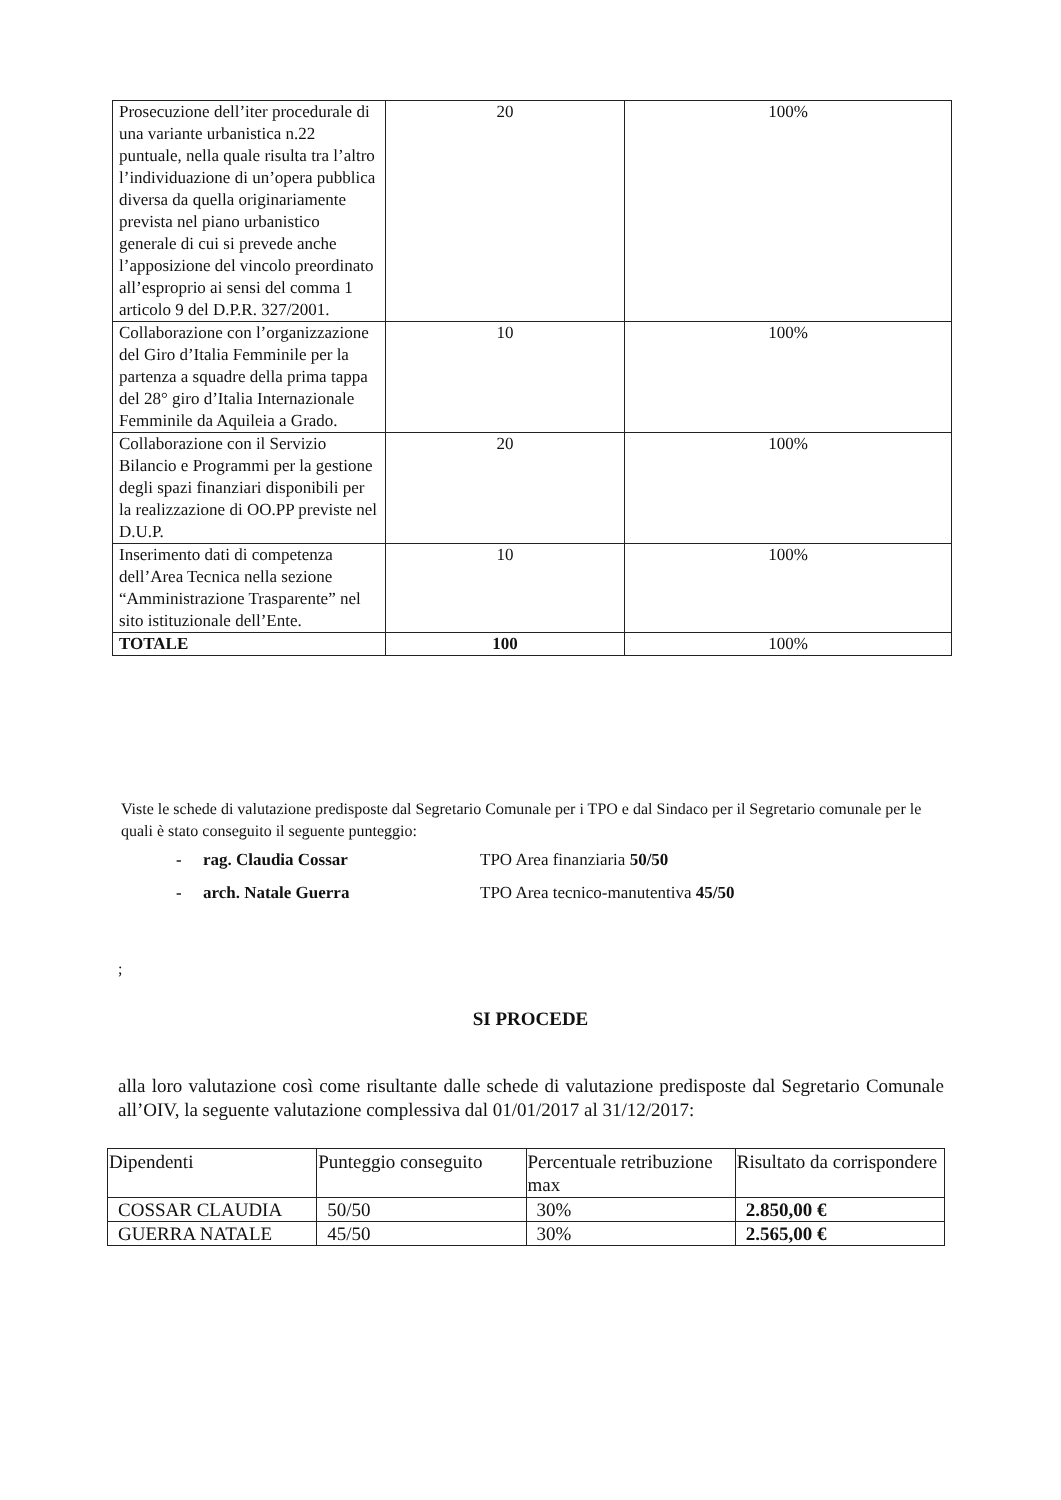| Prosecuzione dell’iter procedurale di una variante urbanistica n.22 puntuale, nella quale risulta tra l’altro l’individuazione di un’opera pubblica diversa da quella originariamente prevista nel piano urbanistico generale di cui si prevede anche l’apposizione del vincolo preordinato all’esproprio ai sensi del comma 1 articolo 9 del D.P.R. 327/2001. | 20 | 100% |
| Collaborazione con l’organizzazione del Giro d’Italia Femminile per la partenza a squadre della prima tappa del 28° giro d’Italia Internazionale Femminile da Aquileia a Grado. | 10 | 100% |
| Collaborazione con il Servizio Bilancio e Programmi per la gestione degli spazi finanziari disponibili per la realizzazione di OO.PP previste nel D.U.P. | 20 | 100% |
| Inserimento dati di competenza dell’Area Tecnica nella sezione “Amministrazione Trasparente” nel sito istituzionale dell’Ente. | 10 | 100% |
| TOTALE | 100 | 100% |
Viste le schede di valutazione predisposte dal Segretario Comunale per i TPO e dal Sindaco per il Segretario comunale per le quali è stato conseguito il seguente punteggio:
- rag. Claudia Cossar TPO Area finanziaria 50/50
- arch. Natale Guerra TPO Area tecnico-manutentiva 45/50
;
SI PROCEDE
alla loro valutazione così come risultante dalle schede di valutazione predisposte dal Segretario Comunale all’OIV, la seguente valutazione complessiva dal 01/01/2017 al 31/12/2017:
| Dipendenti | Punteggio conseguito | Percentuale retribuzione max | Risultato da corrispondere |
| --- | --- | --- | --- |
| COSSAR CLAUDIA | 50/50 | 30% | 2.850,00 € |
| GUERRA NATALE | 45/50 | 30% | 2.565,00 € |